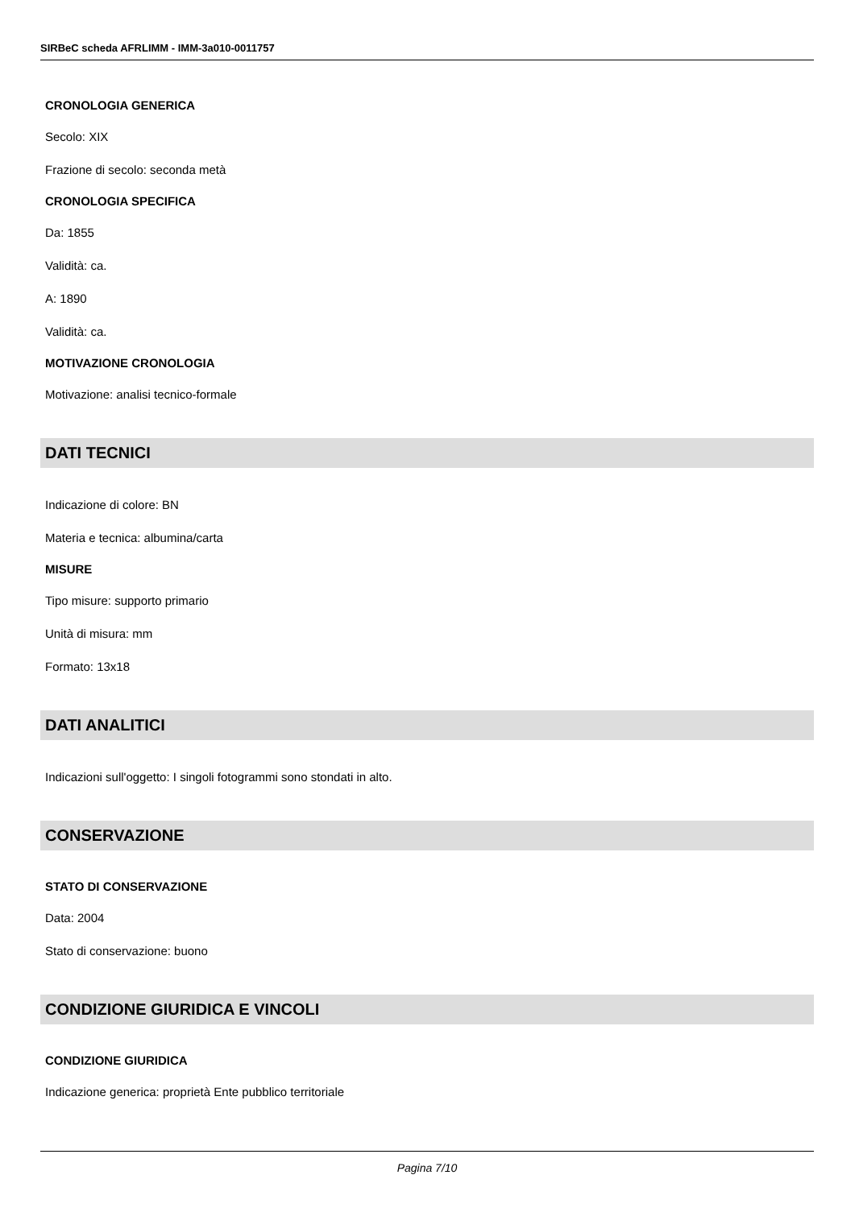SIRBeC scheda AFRLIMM - IMM-3a010-0011757
CRONOLOGIA GENERICA
Secolo: XIX
Frazione di secolo: seconda metà
CRONOLOGIA SPECIFICA
Da: 1855
Validità: ca.
A: 1890
Validità: ca.
MOTIVAZIONE CRONOLOGIA
Motivazione: analisi tecnico-formale
DATI TECNICI
Indicazione di colore: BN
Materia e tecnica: albumina/carta
MISURE
Tipo misure: supporto primario
Unità di misura: mm
Formato: 13x18
DATI ANALITICI
Indicazioni sull'oggetto: I singoli fotogrammi sono stondati in alto.
CONSERVAZIONE
STATO DI CONSERVAZIONE
Data: 2004
Stato di conservazione: buono
CONDIZIONE GIURIDICA E VINCOLI
CONDIZIONE GIURIDICA
Indicazione generica: proprietà Ente pubblico territoriale
Pagina 7/10